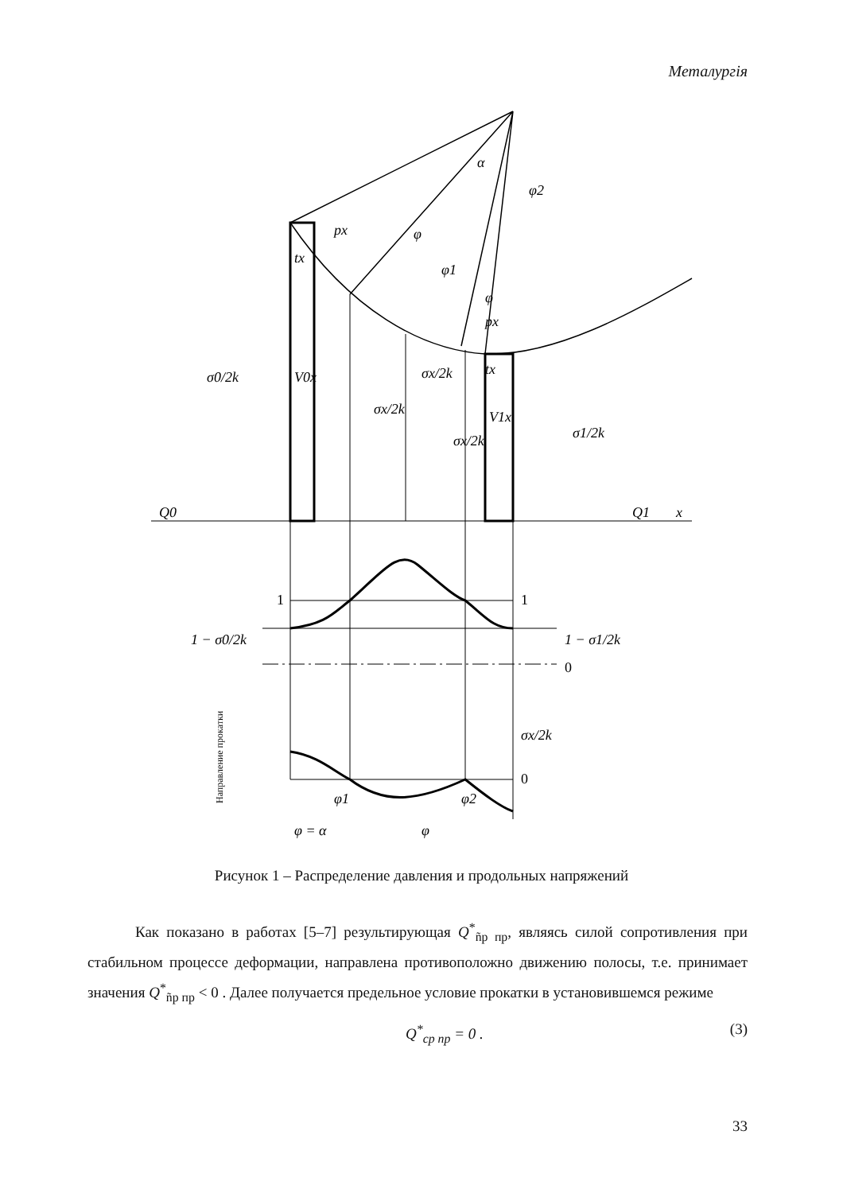Металургія
Q0
Q1
x
σ0/2k
V0x
σx/2k
σx/2k
σx/2k
V1x
σ1/2k
px
tx
px
tx
α
φ2
φ
φ1
φ
1
1
1 − σ0/2k
1 − σ1/2k
0
σx/2k
0
φ1
φ2
φ = α
φ
Направление прокатки
Рисунок 1 – Распределение давления и продольных напряжений
Как показано в работах [5–7] результирующая Q<sup>*</sup><sub>ñр пр</sub>, являясь силой сопротивления при стабильном процессе деформации, направлена противоположно движению полосы, т.е. принимает значения Q<sup>*</sup><sub>ñр пр</sub> < 0 . Далее получается предельное условие прокатки в установившемся режиме
Q<sup>*</sup><sub>ср пр</sub> = 0 . (3)
33